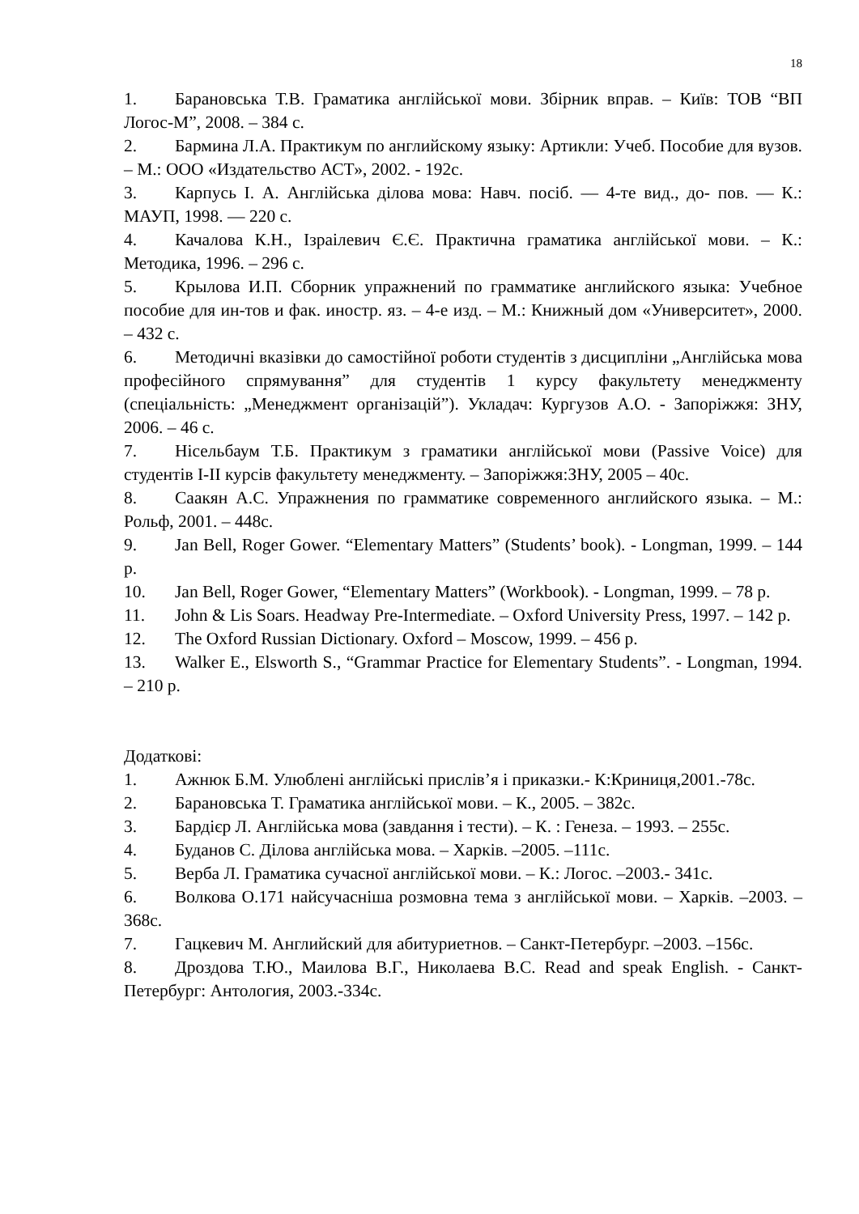18
1. Барановська Т.В. Граматика англійської мови. Збірник вправ. – Київ: ТОВ “ВП Логос-М”, 2008. – 384 с.
2. Бармина Л.А. Практикум по английскому языку: Артикли: Учеб. Пособие для вузов. – М.: ООО «Издательство АСТ», 2002. - 192с.
3. Карпусь І. А. Англійська ділова мова: Навч. посіб. — 4-те вид., до- пов. — К.: МАУП, 1998. — 220 с.
4. Качалова К.Н., Ізраілевич Є.Є. Практична граматика англійської мови. – К.: Методика, 1996. – 296 с.
5. Крылова И.П. Сборник упражнений по грамматике английского языка: Учебное пособие для ин-тов и фак. иностр. яз. – 4-е изд. – М.: Книжный дом «Университет», 2000. – 432 с.
6. Методичні вказівки до самостійної роботи студентів з дисципліни „Англійська мова професійного спрямування” для студентів 1 курсу факультету менеджменту (спеціальність: „Менеджмент організацій”). Укладач: Кургузов А.О. - Запоріжжя: ЗНУ, 2006. – 46 с.
7. Нісельбаум Т.Б. Практикум з граматики англійської мови (Passive Voice) для студентів I-II курсів факультету менеджменту. – Запоріжжя:ЗНУ, 2005 – 40с.
8. Саакян А.С. Упражнения по грамматике современного английского языка. – М.: Рольф, 2001. – 448с.
9. Jan Bell, Roger Gower. “Elementary Matters” (Students’ book). - Longman, 1999. – 144 p.
10. Jan Bell, Roger Gower, “Elementary Matters” (Workbook). - Longman, 1999. – 78 p.
11. John & Lis Soars. Headway Pre-Intermediate. – Oxford University Press, 1997. – 142 p.
12. The Oxford Russian Dictionary. Oxford – Moscow, 1999. – 456 p.
13. Walker E., Elsworth S., “Grammar Practice for Elementary Students”. - Longman, 1994. – 210 p.
Додаткові:
1. Ажнюк Б.М. Улюблені англійські прислів’я і приказки.- К:Криниця,2001.-78с.
2. Барановська Т. Граматика англійської мови. – К., 2005. – 382с.
3. Бардієр Л. Англійська мова (завдання і тести). – К. : Генеза. – 1993. – 255с.
4. Буданов С. Ділова англійська мова. – Харків. –2005. –111с.
5. Верба Л. Граматика сучасної англійської мови. – К.: Логос. –2003.- 341с.
6. Волкова О.171 найсучасніша розмовна тема з англійської мови. – Харків. –2003. –368с.
7. Гацкевич М. Английский для абитуриетнов. – Санкт-Петербург. –2003. –156с.
8. Дроздова Т.Ю., Маилова В.Г., Николаева В.С. Read and speak English. - Санкт-Петербург: Антология, 2003.-334с.